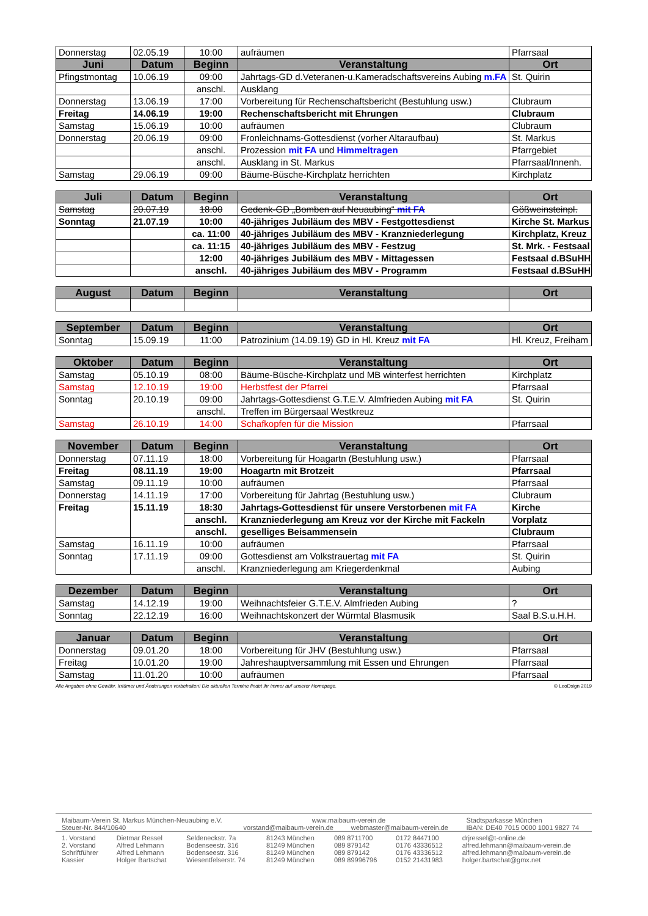| Donnerstag | 02.05.19 | 10:00 | aufräumen | Pfarrsaal |
| Juni | Datum | Beginn | Veranstaltung | Ort |
| Pfingstmontag | 10.06.19 | 09:00 | Jahrtags-GD d.Veteranen-u.Kameradschaftsvereins Aubing m.FA | St. Quirin |
| | | anschl. | Ausklang | |
| Donnerstag | 13.06.19 | 17:00 | Vorbereitung für Rechenschaftsbericht (Bestuhlung usw.) | Clubraum |
| Freitag | 14.06.19 | 19:00 | Rechenschaftsbericht mit Ehrungen | Clubraum |
| Samstag | 15.06.19 | 10:00 | aufräumen | Clubraum |
| Donnerstag | 20.06.19 | 09:00 | Fronleichnams-Gottesdienst (vorher Altaraufbau) | St. Markus |
| | | anschl. | Prozession mit FA und Himmeltragen | Pfarrgebiet |
| | | anschl. | Ausklang in St. Markus | Pfarrsaal/Innenh. |
| Samstag | 29.06.19 | 09:00 | Bäume-Büsche-Kirchplatz herrichten | Kirchplatz |
| Juli | Datum | Beginn | Veranstaltung | Ort |
| --- | --- | --- | --- | --- |
| Samstag | 20.07.19 | 18:00 | Gedenk-GD „Bomben auf Neuaubing“ mit FA | Gößweinsteinpl. |
| Sonntag | 21.07.19 | 10:00 | 40-jähriges Jubiläum des MBV - Festgottesdienst | Kirche St. Markus |
| | | ca. 11:00 | 40-jähriges Jubiläum des MBV - Kranzniederlegung | Kirchplatz, Kreuz |
| | | ca. 11:15 | 40-jähriges Jubiläum des MBV - Festzug | St. Mrk. - Festsaal |
| | | 12:00 | 40-jähriges Jubiläum des MBV - Mittagessen | Festsaal d.BSuHH |
| | | anschl. | 40-jähriges Jubiläum des MBV - Programm | Festsaal d.BSuHH |
| August | Datum | Beginn | Veranstaltung | Ort |
| --- | --- | --- | --- | --- |
| September | Datum | Beginn | Veranstaltung | Ort |
| --- | --- | --- | --- | --- |
| Sonntag | 15.09.19 | 11:00 | Patrozinium (14.09.19) GD in Hl. Kreuz mit FA | Hl. Kreuz, Freiham |
| Oktober | Datum | Beginn | Veranstaltung | Ort |
| --- | --- | --- | --- | --- |
| Samstag | 05.10.19 | 08:00 | Bäume-Büsche-Kirchplatz und MB winterfest herrichten | Kirchplatz |
| Samstag | 12.10.19 | 19:00 | Herbstfest der Pfarrei | Pfarrsaal |
| Sonntag | 20.10.19 | 09:00 | Jahrtags-Gottesdienst G.T.E.V. Almfrieden Aubing mit FA | St. Quirin |
| | | anschl. | Treffen im Bürgersaal Westkreuz | |
| Samstag | 26.10.19 | 14:00 | Schafkopfen für die Mission | Pfarrsaal |
| November | Datum | Beginn | Veranstaltung | Ort |
| --- | --- | --- | --- | --- |
| Donnerstag | 07.11.19 | 18:00 | Vorbereitung für Hoagartn (Bestuhlung usw.) | Pfarrsaal |
| Freitag | 08.11.19 | 19:00 | Hoagartn mit Brotzeit | Pfarrsaal |
| Samstag | 09.11.19 | 10:00 | aufräumen | Pfarrsaal |
| Donnerstag | 14.11.19 | 17:00 | Vorbereitung für Jahrtag (Bestuhlung usw.) | Clubraum |
| Freitag | 15.11.19 | 18:30 | Jahrtags-Gottesdienst für unsere Verstorbenen mit FA | Kirche |
| | | anschl. | Kranzniederlegung am Kreuz vor der Kirche mit Fackeln | Vorplatz |
| | | anschl. | geselliges Beisammensein | Clubraum |
| Samstag | 16.11.19 | 10:00 | aufräumen | Pfarrsaal |
| Sonntag | 17.11.19 | 09:00 | Gottesdienst am Volkstrauertag mit FA | St. Quirin |
| | | anschl. | Kranzniederlegung am Kriegerdenkmal | Aubing |
| Dezember | Datum | Beginn | Veranstaltung | Ort |
| --- | --- | --- | --- | --- |
| Samstag | 14.12.19 | 19:00 | Weihnachtsfeier G.T.E.V. Almfrieden Aubing | ? |
| Sonntag | 22.12.19 | 16:00 | Weihnachtskonzert der Würmtal Blasmusik | Saal B.S.u.H.H. |
| Januar | Datum | Beginn | Veranstaltung | Ort |
| --- | --- | --- | --- | --- |
| Donnerstag | 09.01.20 | 18:00 | Vorbereitung für JHV (Bestuhlung usw.) | Pfarrsaal |
| Freitag | 10.01.20 | 19:00 | Jahreshauptversammlung mit Essen und Ehrungen | Pfarrsaal |
| Samstag | 11.01.20 | 10:00 | aufräumen | Pfarrsaal |
Alle Angaben ohne Gewähr, Irrtümer und Änderungen vorbehalten! Die aktuellen Termine findet ihr immer auf unserer Homepage. © LeoDsign 2019
| Maibaum-Verein St. Markus München-Neuaubing e.V. | www.maibaum-verein.de | | Stadtsparkasse München |
| Steuer-Nr. 844/10640 | vorstand@maibaum-verein.de | webmaster@maibaum-verein.de | IBAN: DE40 7015 0000 1001 9827 74 |
| 1. Vorstand | Dietmar Ressel | Seldeneckstr. 7a | 81243 München | 089 8711700 | 0172 8447100 | drjressel@t-online.de |
| 2. Vorstand | Alfred Lehmann | Bodenseestr. 316 | 81249 München | 089 879142 | 0176 43336512 | alfred.lehmann@maibaum-verein.de |
| Schriftführer | Alfred Lehmann | Bodenseestr. 316 | 81249 München | 089 879142 | 0176 43336512 | alfred.lehmann@maibaum-verein.de |
| Kassier | Holger Bartschat | Wiesentfelserstr. 74 | 81249 München | 089 89996796 | 0152 21431983 | holger.bartschat@gmx.net |